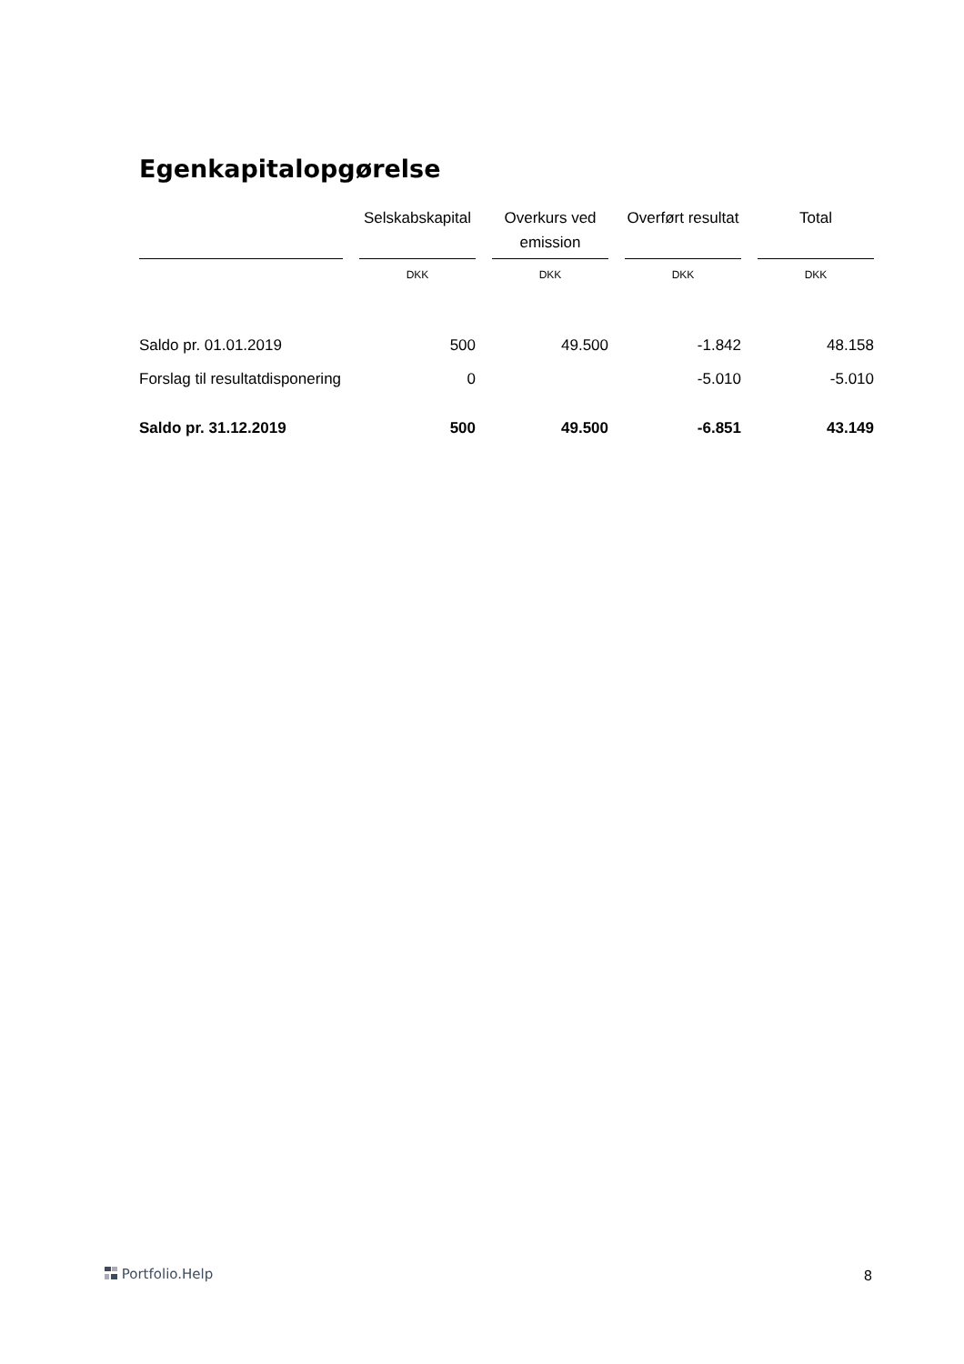Egenkapitalopgørelse
| | | Selskabskapital | | Overkurs ved emission | | Overført resultat | | Total |
| --- | --- | --- | --- | --- | --- | --- | --- | --- |
| | | DKK | | DKK | | DKK | | DKK |
| Saldo pr. 01.01.2019 | | 500 | | 49.500 | | -1.842 | | 48.158 |
| Forslag til resultatdisponering | | 0 | | | | -5.010 | | -5.010 |
| Saldo pr. 31.12.2019 | | 500 | | 49.500 | | -6.851 | | 43.149 |
Portfolio.Help 8